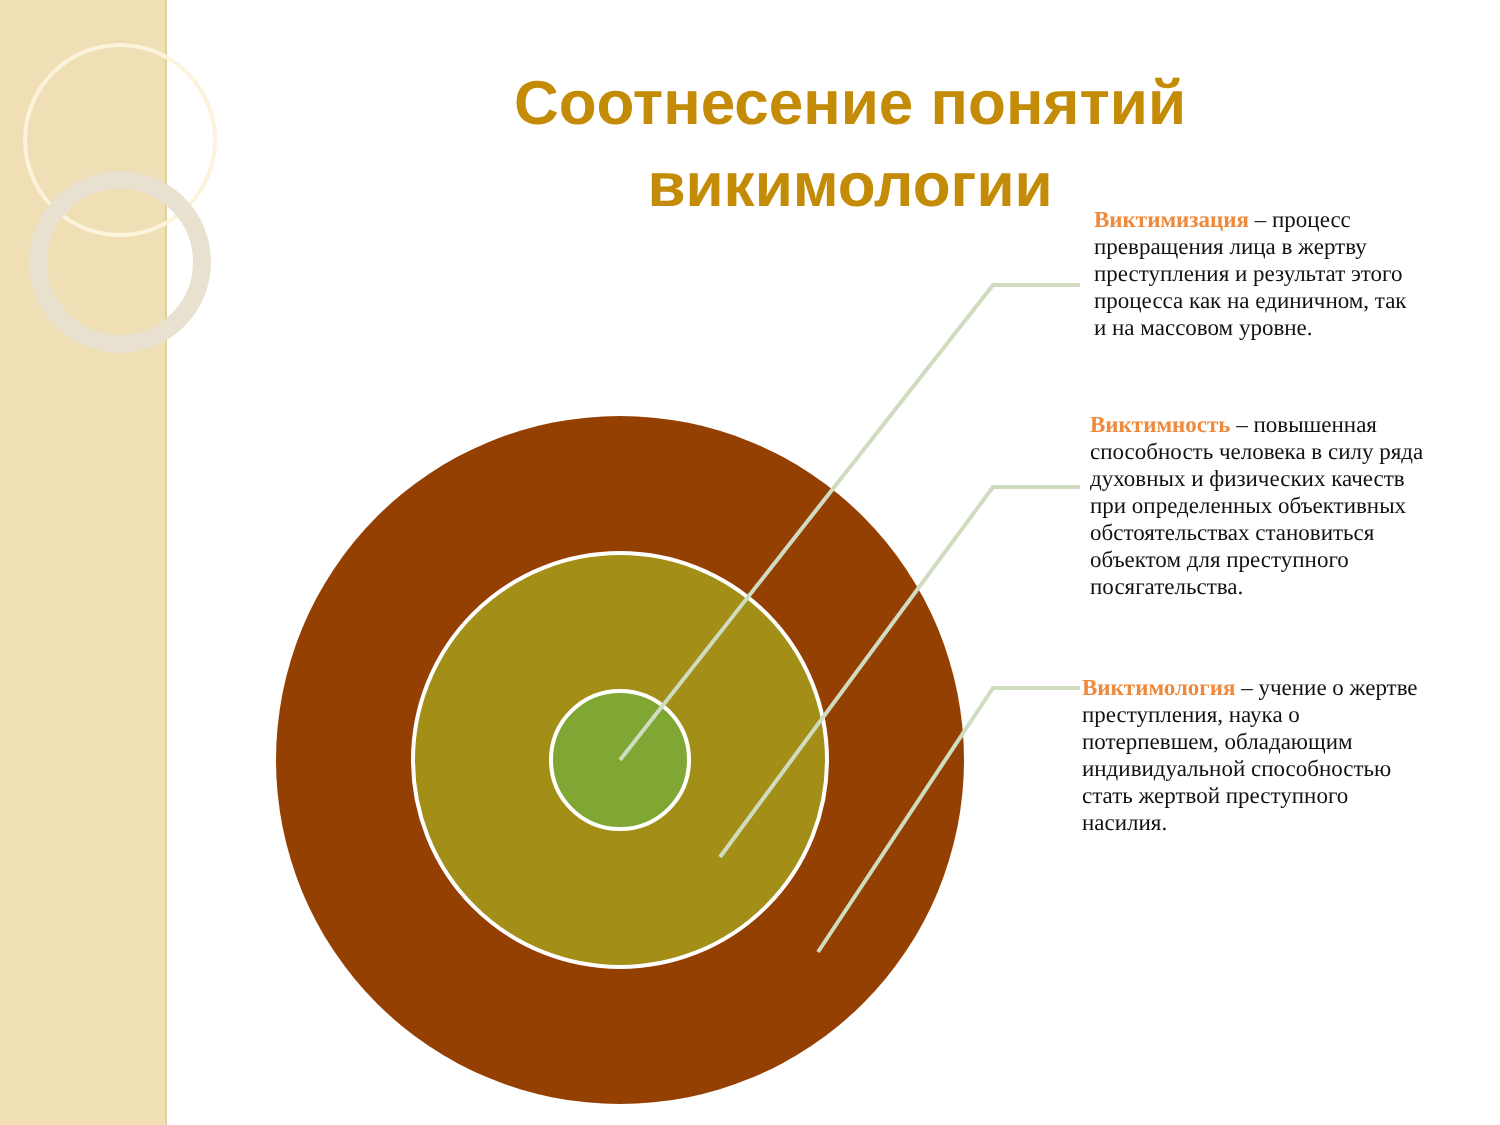Соотнесение понятий викимологии
Виктимизация – процесс превращения лица в жертву преступления и результат этого процесса как на единичном, так и на массовом уровне.
Виктимность – повышенная способность человека в силу ряда духовных и физических качеств при определенных объективных обстоятельствах становиться объектом для преступного посягательства.
Виктимология – учение о жертве преступления, наука о потерпевшем, обладающим индивидуальной способностью стать жертвой преступного насилия.